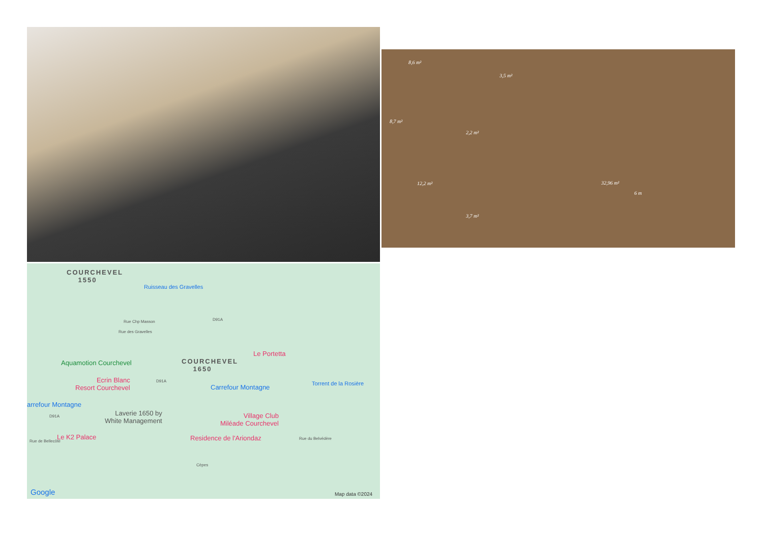8,6 m²
3,5 m²
8,7 m²
2,2 m²
12,2 m² 32,96 m²
6 m
3,7 m²
COURCHEVEL
1550
Ruisseau des Gravelles
Rue Chp Masson
Rue des Gravelles
D91A
Le Portetta
COURCHEVEL
1650
Aquamotion Courchevel
Torrent de la Rosière Ecrin Blanc
Resort Courchevel
D91A
Carrefour Montagne
arrefour Montagne
D91A Laverie 1650 by
White Management
Village Club
Miléade Courchevel
Le K2 Palace Residence de l'Ariondaz Rue du Belvédère
Rue de Bellecôte
Cèpes
Google Map data ©2024